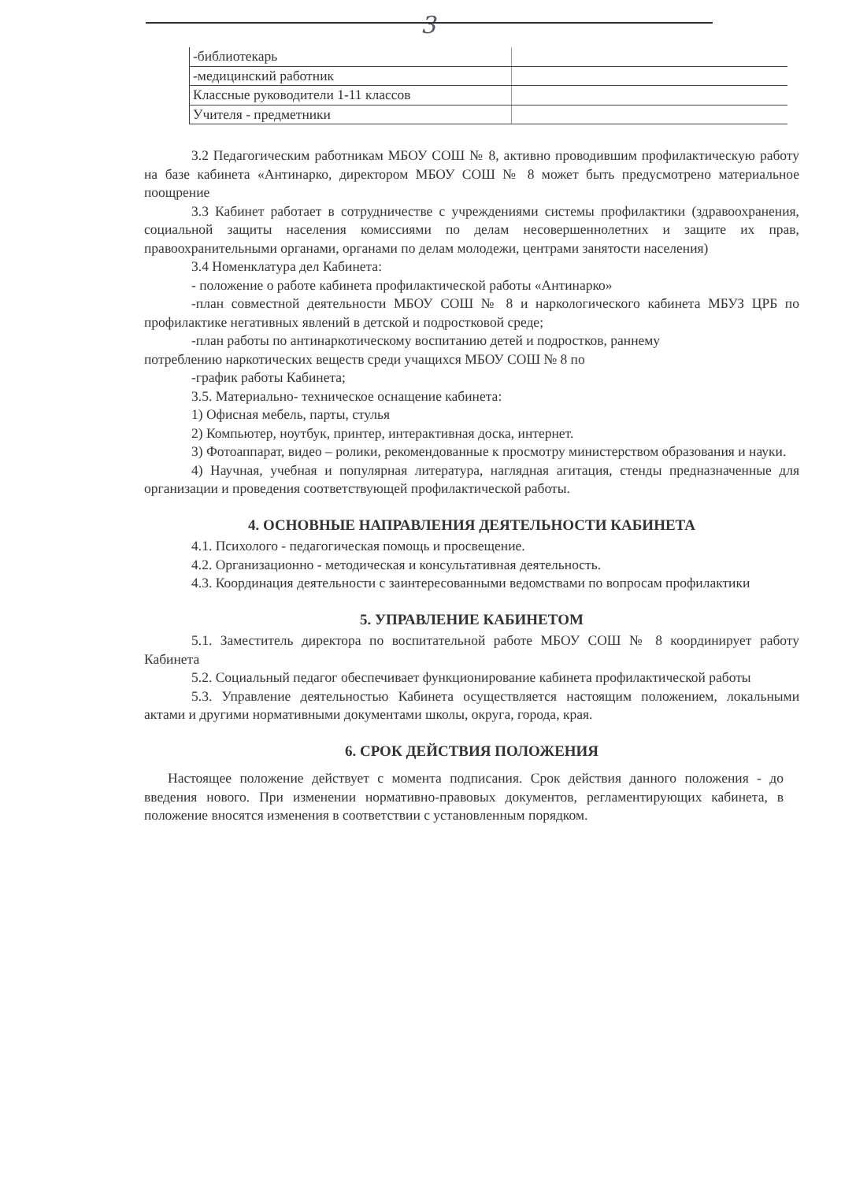3
| -библиотекарь | |
| -медицинский работник | |
| Классные руководители 1-11 классов | |
| Учителя - предметники | |
3.2 Педагогическим работникам МБОУ СОШ № 8, активно проводившим профилактическую работу на базе кабинета «Антинарко, директором МБОУ СОШ № 8 может быть предусмотрено материальное поощрение
3.3 Кабинет работает в сотрудничестве с учреждениями системы профилактики (здравоохранения, социальной защиты населения комиссиями по делам несовершеннолетних и защите их прав, правоохранительными органами, органами по делам молодежи, центрами занятости населения)
3.4 Номенклатура дел Кабинета:
- положение о работе кабинета профилактической работы «Антинарко»
-план совместной деятельности МБОУ СОШ № 8 и наркологического кабинета МБУЗ ЦРБ по профилактике негативных явлений в детской и подростковой среде;
-план работы по антинаркотическому воспитанию детей и подростков, раннему
потреблению наркотических веществ среди учащихся МБОУ СОШ № 8 по
-график работы Кабинета;
3.5. Материально- техническое оснащение кабинета:
1) Офисная мебель, парты, стулья
2) Компьютер, ноутбук, принтер, интерактивная доска, интернет.
3) Фотоаппарат, видео – ролики, рекомендованные к просмотру министерством образования и науки.
4) Научная, учебная и популярная литература, наглядная агитация, стенды предназначенные для организации и проведения соответствующей профилактической работы.
4. ОСНОВНЫЕ НАПРАВЛЕНИЯ ДЕЯТЕЛЬНОСТИ КАБИНЕТА
4.1. Психолого - педагогическая помощь и просвещение.
4.2. Организационно - методическая и консультативная деятельность.
4.3. Координация деятельности с заинтересованными ведомствами по вопросам профилактики
5. УПРАВЛЕНИЕ КАБИНЕТОМ
5.1. Заместитель директора по воспитательной работе МБОУ СОШ № 8 координирует работу Кабинета
5.2. Социальный педагог обеспечивает функционирование кабинета профилактической работы
5.3. Управление деятельностью Кабинета осуществляется настоящим положением, локальными актами и другими нормативными документами школы, округа, города, края.
6. СРОК ДЕЙСТВИЯ ПОЛОЖЕНИЯ
Настоящее положение действует с момента подписания. Срок действия данного положения - до введения нового. При изменении нормативно-правовых документов, регламентирующих кабинета, в положение вносятся изменения в соответствии с установленным порядком.